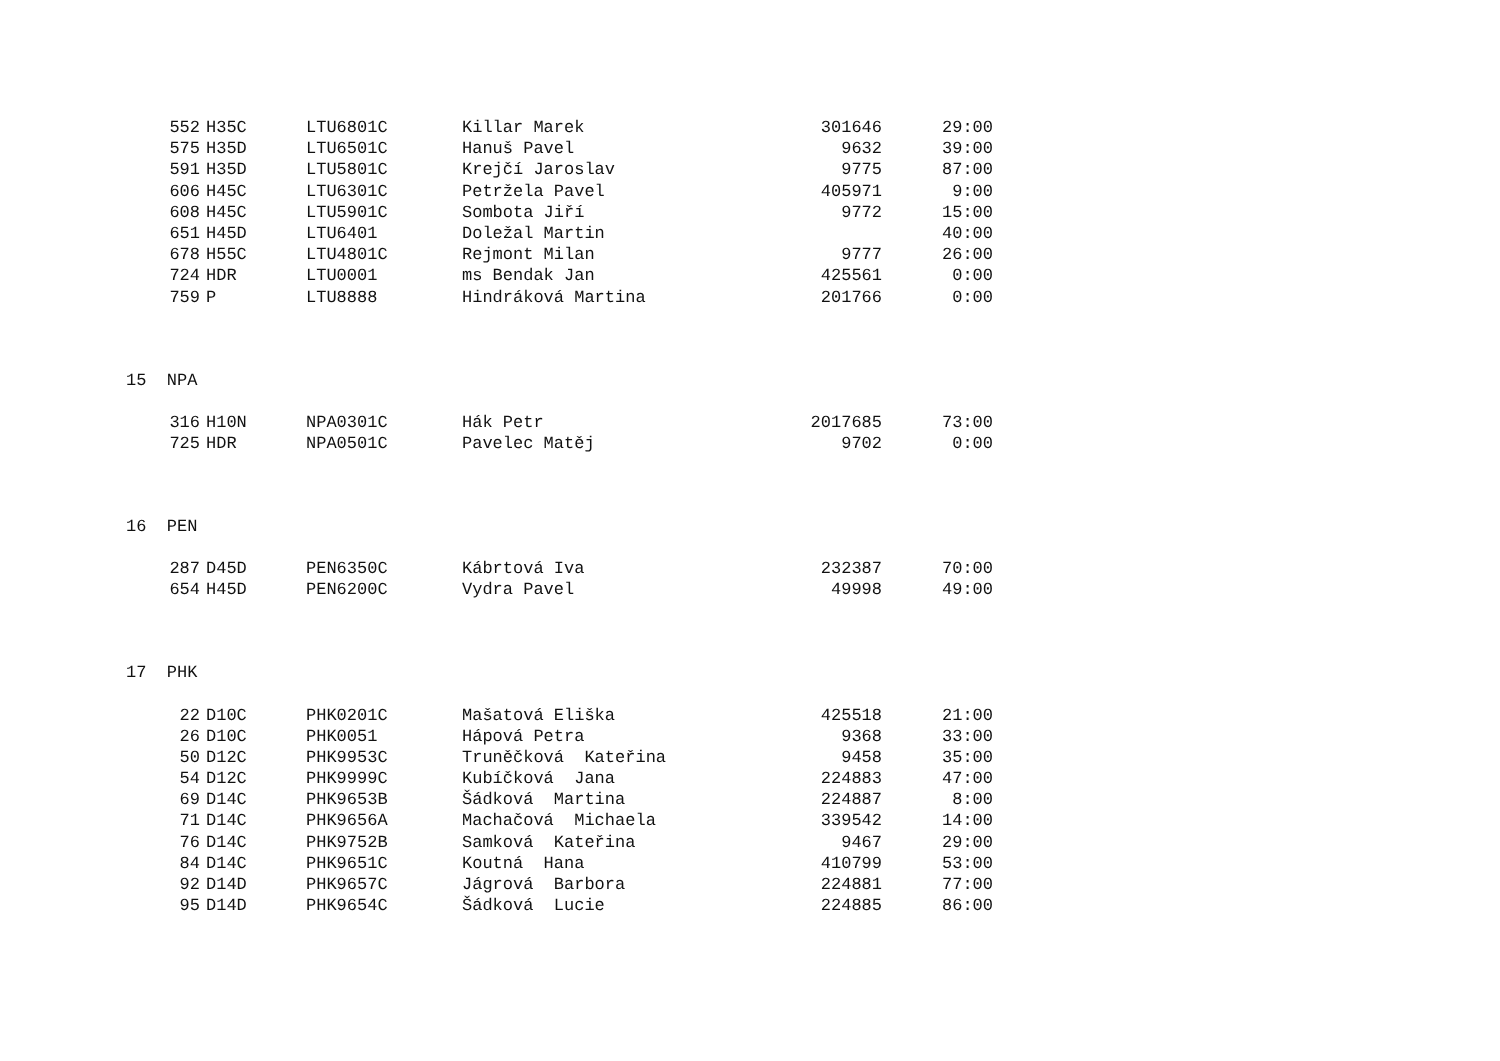| 552 | H35C | LTU6801C | Killar Marek | 301646 | 29:00 |
| 575 | H35D | LTU6501C | Hanuš Pavel | 9632 | 39:00 |
| 591 | H35D | LTU5801C | Krejčí Jaroslav | 9775 | 87:00 |
| 606 | H45C | LTU6301C | Petržela Pavel | 405971 | 9:00 |
| 608 | H45C | LTU5901C | Sombota Jiří | 9772 | 15:00 |
| 651 | H45D | LTU6401 | Doležal Martin | | 40:00 |
| 678 | H55C | LTU4801C | Rejmont Milan | 9777 | 26:00 |
| 724 | HDR | LTU0001 | ms Bendak Jan | 425561 | 0:00 |
| 759 | P | LTU8888 | Hindráková Martina | 201766 | 0:00 |
15 NPA
| 316 | H10N | NPA0301C | Hák Petr | 2017685 | 73:00 |
| 725 | HDR | NPA0501C | Pavelec Matěj | 9702 | 0:00 |
16 PEN
| 287 | D45D | PEN6350C | Kábrtová Iva | 232387 | 70:00 |
| 654 | H45D | PEN6200C | Vydra Pavel | 49998 | 49:00 |
17 PHK
| 22 | D10C | PHK0201C | Mašatová Eliška | 425518 | 21:00 |
| 26 | D10C | PHK0051 | Hápová Petra | 9368 | 33:00 |
| 50 | D12C | PHK9953C | Truněčková Kateřina | 9458 | 35:00 |
| 54 | D12C | PHK9999C | Kubíčková Jana | 224883 | 47:00 |
| 69 | D14C | PHK9653B | Šádková Martina | 224887 | 8:00 |
| 71 | D14C | PHK9656A | Machačová Michaela | 339542 | 14:00 |
| 76 | D14C | PHK9752B | Samková Kateřina | 9467 | 29:00 |
| 84 | D14C | PHK9651C | Koutná Hana | 410799 | 53:00 |
| 92 | D14D | PHK9657C | Jágrová Barbora | 224881 | 77:00 |
| 95 | D14D | PHK9654C | Šádková Lucie | 224885 | 86:00 |